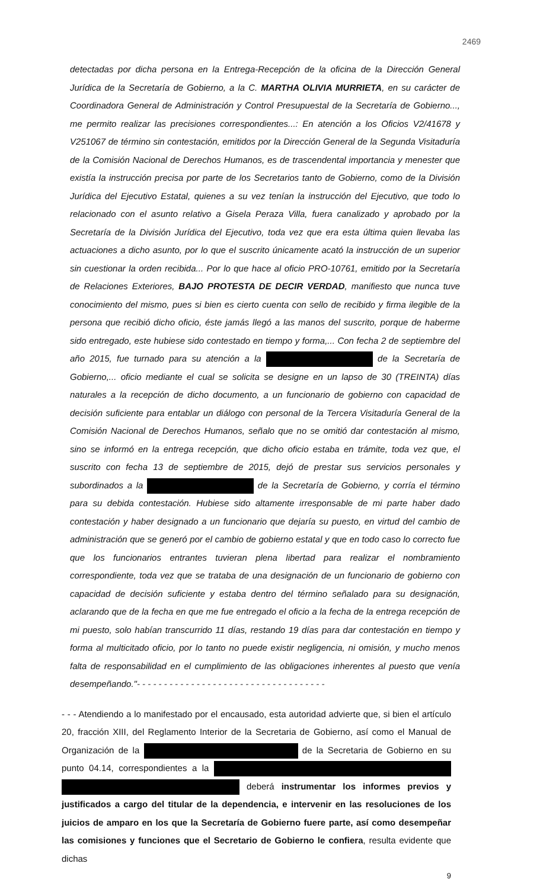2469
detectadas por dicha persona en la Entrega-Recepción de la oficina de la Dirección General Jurídica de la Secretaría de Gobierno, a la C. MARTHA OLIVIA MURRIETA, en su carácter de Coordinadora General de Administración y Control Presupuestal de la Secretaría de Gobierno..., me permito realizar las precisiones correspondientes...: En atención a los Oficios V2/41678 y V251067 de término sin contestación, emitidos por la Dirección General de la Segunda Visitaduría de la Comisión Nacional de Derechos Humanos, es de trascendental importancia y menester que existía la instrucción precisa por parte de los Secretarios tanto de Gobierno, como de la División Jurídica del Ejecutivo Estatal, quienes a su vez tenían la instrucción del Ejecutivo, que todo lo relacionado con el asunto relativo a Gisela Peraza Villa, fuera canalizado y aprobado por la Secretaría de la División Jurídica del Ejecutivo, toda vez que era esta última quien llevaba las actuaciones a dicho asunto, por lo que el suscrito únicamente acató la instrucción de un superior sin cuestionar la orden recibida... Por lo que hace al oficio PRO-10761, emitido por la Secretaría de Relaciones Exteriores, BAJO PROTESTA DE DECIR VERDAD, manifiesto que nunca tuve conocimiento del mismo, pues si bien es cierto cuenta con sello de recibido y firma ilegible de la persona que recibió dicho oficio, éste jamás llegó a las manos del suscrito, porque de haberme sido entregado, este hubiese sido contestado en tiempo y forma,... Con fecha 2 de septiembre del año 2015, fue turnado para su atención a la de la Secretaría de Gobierno,... oficio mediante el cual se solicita se designe en un lapso de 30 (TREINTA) días naturales a la recepción de dicho documento, a un funcionario de gobierno con capacidad de decisión suficiente para entablar un diálogo con personal de la Tercera Visitaduría General de la Comisión Nacional de Derechos Humanos, señalo que no se omitió dar contestación al mismo, sino se informó en la entrega recepción, que dicho oficio estaba en trámite, toda vez que, el suscrito con fecha 13 de septiembre de 2015, dejó de prestar sus servicios personales y subordinados a la de la Secretaría de Gobierno, y corría el término para su debida contestación. Hubiese sido altamente irresponsable de mi parte haber dado contestación y haber designado a un funcionario que dejaría su puesto, en virtud del cambio de administración que se generó por el cambio de gobierno estatal y que en todo caso lo correcto fue que los funcionarios entrantes tuvieran plena libertad para realizar el nombramiento correspondiente, toda vez que se trataba de una designación de un funcionario de gobierno con capacidad de decisión suficiente y estaba dentro del término señalado para su designación, aclarando que de la fecha en que me fue entregado el oficio a la fecha de la entrega recepción de mi puesto, solo habían transcurrido 11 días, restando 19 días para dar contestación en tiempo y forma al multicitado oficio, por lo tanto no puede existir negligencia, ni omisión, y mucho menos falta de responsabilidad en el cumplimiento de las obligaciones inherentes al puesto que venía desempeñando."- - - - - - - - - - - - - - - - - - - - - - - - - - - - - - - - - - -
- - - Atendiendo a lo manifestado por el encausado, esta autoridad advierte que, si bien el artículo 20, fracción XIII, del Reglamento Interior de la Secretaria de Gobierno, así como el Manual de Organización de la de la Secretaria de Gobierno en su punto 04.14, correspondientes a la deberá instrumentar los informes previos y justificados a cargo del titular de la dependencia, e intervenir en las resoluciones de los juicios de amparo en los que la Secretaría de Gobierno fuere parte, así como desempeñar las comisiones y funciones que el Secretario de Gobierno le confiera, resulta evidente que dichas
9